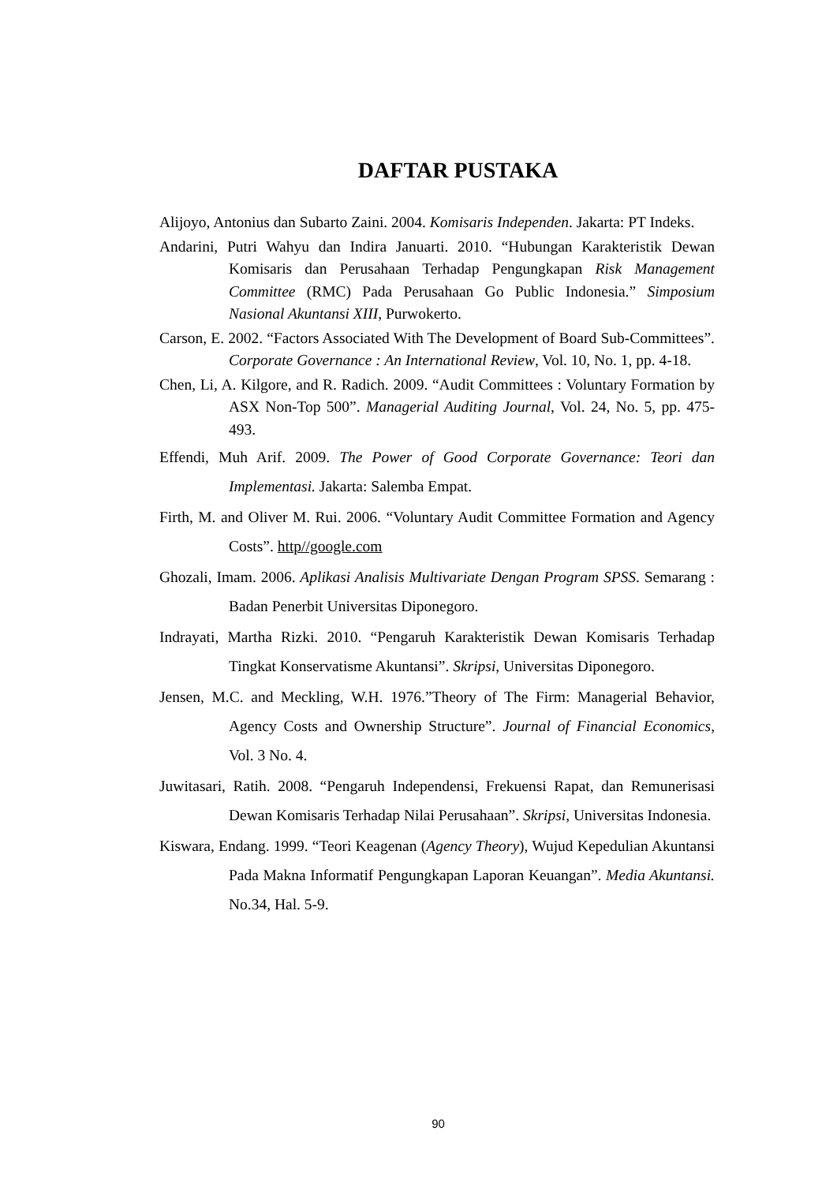DAFTAR PUSTAKA
Alijoyo, Antonius dan Subarto Zaini. 2004. Komisaris Independen. Jakarta: PT Indeks.
Andarini, Putri Wahyu dan Indira Januarti. 2010. “Hubungan Karakteristik Dewan Komisaris dan Perusahaan Terhadap Pengungkapan Risk Management Committee (RMC) Pada Perusahaan Go Public Indonesia.” Simposium Nasional Akuntansi XIII, Purwokerto.
Carson, E. 2002. “Factors Associated With The Development of Board Sub-Committees”. Corporate Governance : An International Review, Vol. 10, No. 1, pp. 4-18.
Chen, Li, A. Kilgore, and R. Radich. 2009. “Audit Committees : Voluntary Formation by ASX Non-Top 500”. Managerial Auditing Journal, Vol. 24, No. 5, pp. 475-493.
Effendi, Muh Arif. 2009. The Power of Good Corporate Governance: Teori dan Implementasi. Jakarta: Salemba Empat.
Firth, M. and Oliver M. Rui. 2006. “Voluntary Audit Committee Formation and Agency Costs”. http//google.com
Ghozali, Imam. 2006. Aplikasi Analisis Multivariate Dengan Program SPSS. Semarang : Badan Penerbit Universitas Diponegoro.
Indrayati, Martha Rizki. 2010. “Pengaruh Karakteristik Dewan Komisaris Terhadap Tingkat Konservatisme Akuntansi”. Skripsi, Universitas Diponegoro.
Jensen, M.C. and Meckling, W.H. 1976.”Theory of The Firm: Managerial Behavior, Agency Costs and Ownership Structure”. Journal of Financial Economics, Vol. 3 No. 4.
Juwitasari, Ratih. 2008. “Pengaruh Independensi, Frekuensi Rapat, dan Remunerisasi Dewan Komisaris Terhadap Nilai Perusahaan”. Skripsi, Universitas Indonesia.
Kiswara, Endang. 1999. “Teori Keagenan (Agency Theory), Wujud Kepedulian Akuntansi Pada Makna Informatif Pengungkapan Laporan Keuangan”. Media Akuntansi. No.34, Hal. 5-9.
90